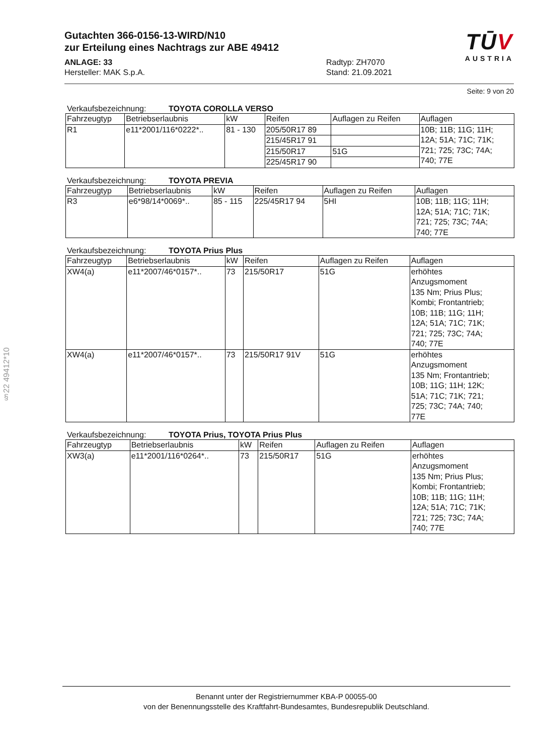§22 49412*10
Gutachten 366-0156-13-WIRD/N10
zur Erteilung eines Nachtrags zur ABE 49412
ANLAGE: 33
Hersteller: MAK S.p.A.
Radtyp: ZH7070
Stand: 21.09.2021
TŪV
AUSTRIA
Seite: 9 von 20
Verkaufsbezeichnung: TOYOTA COROLLA VERSO
| Fahrzeugtyp | Betriebserlaubnis | kW | Reifen | Auflagen zu Reifen | Auflagen |
| --- | --- | --- | --- | --- | --- |
| R1 | e11*2001/116*0222*.. | 81 - 130 | 205/50R17 89 | | 10B; 11B; 11G; 11H; 12A; 51A; 71C; 71K; 721; 725; 73C; 74A; 740; 77E |
| | | | 215/45R17 91 | | |
| | | | 215/50R17 | 51G | |
| | | | 225/45R17 90 | | |
Verkaufsbezeichnung: TOYOTA PREVIA
| Fahrzeugtyp | Betriebserlaubnis | kW | Reifen | Auflagen zu Reifen | Auflagen |
| --- | --- | --- | --- | --- | --- |
| R3 | e6*98/14*0069*.. | 85 - 115 | 225/45R17 94 | 5HI | 10B; 11B; 11G; 11H; 12A; 51A; 71C; 71K; 721; 725; 73C; 74A; 740; 77E |
Verkaufsbezeichnung: TOYOTA Prius Plus
| Fahrzeugtyp | Betriebserlaubnis | kW | Reifen | Auflagen zu Reifen | Auflagen |
| --- | --- | --- | --- | --- | --- |
| XW4(a) | e11*2007/46*0157*.. | 73 | 215/50R17 | 51G | erhöhtes Anzugsmoment 135 Nm; Prius Plus; Kombi; Frontantrieb; 10B; 11B; 11G; 11H; 12A; 51A; 71C; 71K; 721; 725; 73C; 74A; 740; 77E |
| XW4(a) | e11*2007/46*0157*.. | 73 | 215/50R17 91V | 51G | erhöhtes Anzugsmoment 135 Nm; Frontantrieb; 10B; 11G; 11H; 12K; 51A; 71C; 71K; 721; 725; 73C; 74A; 740; 77E |
Verkaufsbezeichnung: TOYOTA Prius, TOYOTA Prius Plus
| Fahrzeugtyp | Betriebserlaubnis | kW | Reifen | Auflagen zu Reifen | Auflagen |
| --- | --- | --- | --- | --- | --- |
| XW3(a) | e11*2001/116*0264*.. | 73 | 215/50R17 | 51G | erhöhtes Anzugsmoment 135 Nm; Prius Plus; Kombi; Frontantrieb; 10B; 11B; 11G; 11H; 12A; 51A; 71C; 71K; 721; 725; 73C; 74A; 740; 77E |
Benannt unter der Registriernummer KBA-P 00055-00
von der Benennungsstelle des Kraftfahrt-Bundesamtes, Bundesrepublik Deutschland.